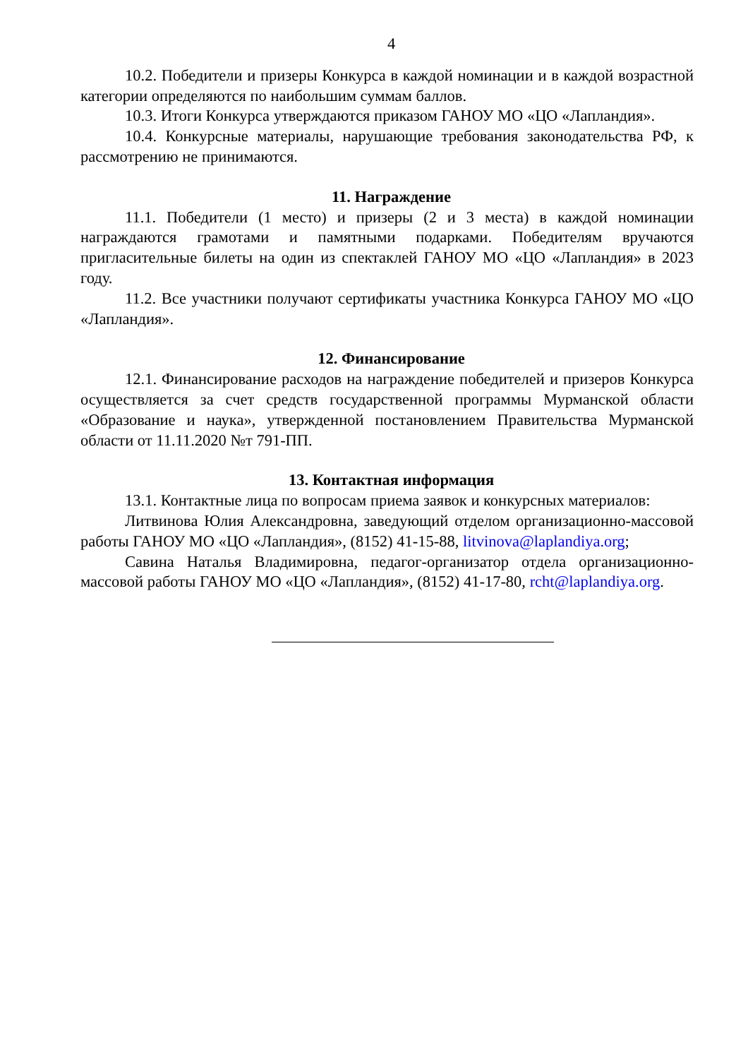4
10.2. Победители и призеры Конкурса в каждой номинации и в каждой возрастной категории определяются по наибольшим суммам баллов.
10.3. Итоги Конкурса утверждаются приказом ГАНОУ МО «ЦО «Лапландия».
10.4. Конкурсные материалы, нарушающие требования законодательства РФ, к рассмотрению не принимаются.
11. Награждение
11.1. Победители (1 место) и призеры (2 и 3 места) в каждой номинации награждаются грамотами и памятными подарками. Победителям вручаются пригласительные билеты на один из спектаклей ГАНОУ МО «ЦО «Лапландия» в 2023 году.
11.2. Все участники получают сертификаты участника Конкурса ГАНОУ МО «ЦО «Лапландия».
12. Финансирование
12.1. Финансирование расходов на награждение победителей и призеров Конкурса осуществляется за счет средств государственной программы Мурманской области «Образование и наука», утвержденной постановлением Правительства Мурманской области от 11.11.2020 №т 791-ПП.
13. Контактная информация
13.1. Контактные лица по вопросам приема заявок и конкурсных материалов:
Литвинова Юлия Александровна, заведующий отделом организационно-массовой работы ГАНОУ МО «ЦО «Лапландия», (8152) 41-15-88, litvinova@laplandiya.org;
Савина Наталья Владимировна, педагог-организатор отдела организационно-массовой работы ГАНОУ МО «ЦО «Лапландия», (8152) 41-17-80, rcht@laplandiya.org.